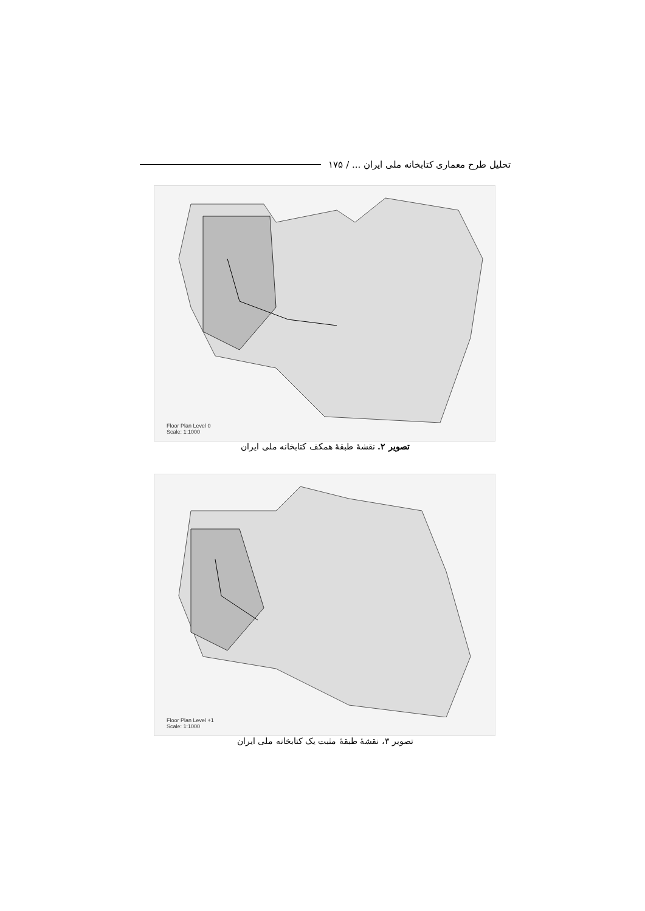تحلیل طرح معماری کتابخانه ملی ایران ... / ۱۷۵
Floor Plan Level 0
Scale: 1:1000
تصویر ۲. نقشهٔ طبقهٔ همکف کتابخانه ملی ایران
Floor Plan Level +1
Scale: 1:1000
تصویر ۳، نقشهٔ طبقهٔ مثبت یک کتابخانه ملی ایران